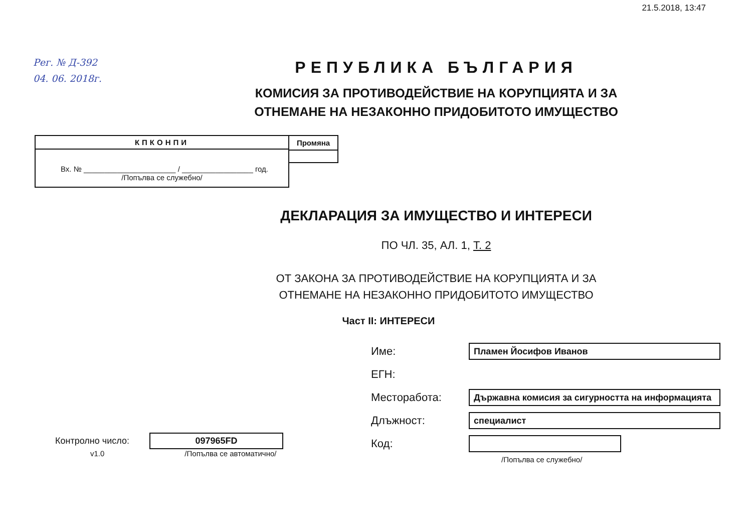21.5.2018, 13:47
Рег. № Д-392
04. 06. 2018г.
РЕПУБЛИКА БЪЛГАРИЯ
КОМИСИЯ ЗА ПРОТИВОДЕЙСТВИЕ НА КОРУПЦИЯТА И ЗА
ОТНЕМАНЕ НА НЕЗАКОННО ПРИДОБИТОТО ИМУЩЕСТВО
КПКОНПИ
Вх. № ______________________ / _________________ год.
/Попълва се служебно/
Промяна
ДЕКЛАРАЦИЯ ЗА ИМУЩЕСТВО И ИНТЕРЕСИ
ПО ЧЛ. 35, АЛ. 1, Т. 2
ОТ ЗАКОНА ЗА ПРОТИВОДЕЙСТВИЕ НА КОРУПЦИЯТА И ЗА
ОТНЕМАНЕ НА НЕЗАКОННО ПРИДОБИТОТО ИМУЩЕСТВО
Част II: ИНТЕРЕСИ
Контролно число:
097965FD
v1.0 /Попълва се автоматично/
Име: Пламен Йосифов Иванов
ЕГН:
Месторабота: Държавна комисия за сигурността на информацията
Длъжност: специалист
Код:
/Попълва се служебно/